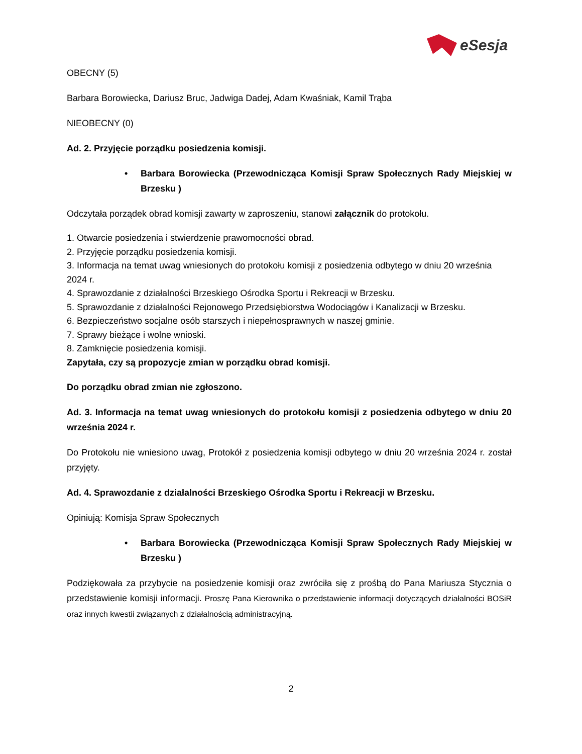eSesja
OBECNY (5)
Barbara Borowiecka, Dariusz Bruc, Jadwiga Dadej, Adam Kwaśniak, Kamil Trąba
NIEOBECNY (0)
Ad. 2. Przyjęcie porządku posiedzenia komisji.
• Barbara Borowiecka (Przewodnicząca Komisji Spraw Społecznych Rady Miejskiej w Brzesku )
Odczytała porządek obrad komisji zawarty w zaproszeniu, stanowi załącznik do protokołu.
1. Otwarcie posiedzenia i stwierdzenie prawomocności obrad.
2. Przyjęcie porządku posiedzenia komisji.
3. Informacja na temat uwag wniesionych do protokołu komisji z posiedzenia odbytego w dniu 20 września 2024 r.
4. Sprawozdanie z działalności Brzeskiego Ośrodka Sportu i Rekreacji w Brzesku.
5. Sprawozdanie z działalności Rejonowego Przedsiębiorstwa Wodociągów i Kanalizacji w Brzesku.
6. Bezpieczeństwo socjalne osób starszych i niepełnosprawnych w naszej gminie.
7. Sprawy bieżące i wolne wnioski.
8. Zamknięcie posiedzenia komisji.
Zapytała, czy są propozycje zmian w porządku obrad komisji.
Do porządku obrad zmian nie zgłoszono.
Ad. 3. Informacja na temat uwag wniesionych do protokołu komisji z posiedzenia odbytego w dniu 20 września 2024 r.
Do Protokołu nie wniesiono uwag, Protokół z posiedzenia komisji odbytego w dniu 20 września 2024 r. został przyjęty.
Ad. 4. Sprawozdanie z działalności Brzeskiego Ośrodka Sportu i Rekreacji w Brzesku.
Opiniują: Komisja Spraw Społecznych
• Barbara Borowiecka (Przewodnicząca Komisji Spraw Społecznych Rady Miejskiej w Brzesku )
Podziękowała za przybycie na posiedzenie komisji oraz zwróciła się z prośbą do Pana Mariusza Stycznia o przedstawienie komisji informacji. Proszę Pana Kierownika o przedstawienie informacji dotyczących działalności BOSiR oraz innych kwestii związanych z działalnością administracyjną.
2